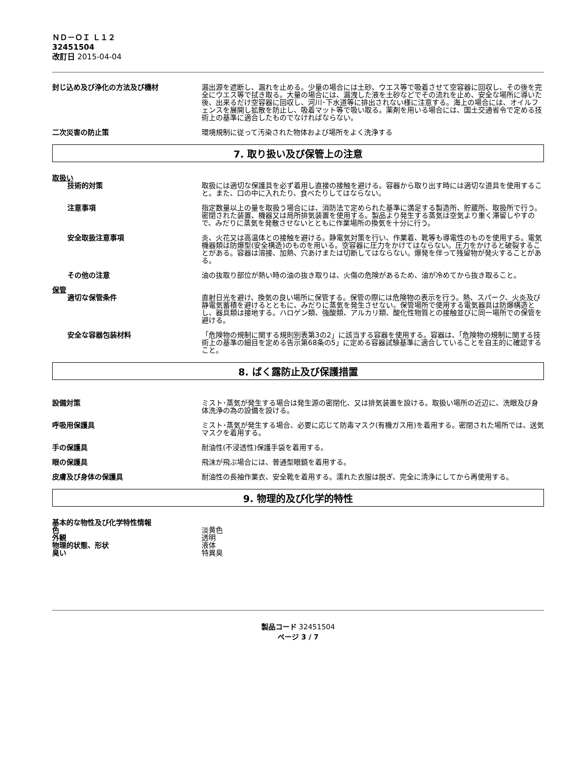ＮＤ－ＯＩ Ｌ１２
32451504
改訂日 2015-04-04
封じ込め及び浄化の方法及び機材 漏出源を遮断し、漏れを止める。少量の場合には土砂、ウエス等で吸着させて空容器に回収し、その後を完全にウエス等で拭き取る。大量の場合には、漏洩した液を土砂などでその流れを止め、安全な場所に導いた後、出来るだけ空容器に回収し、河川･下水道等に排出されない様に注意する。海上の場合には、オイルフェンスを展開し拡散を防止し、吸着マット等で吸い取る。薬剤を用いる場合には、国土交通省令で定める技術上の基準に適合したものでなければならない。
二次災害の防止策 環境規制に従って汚染された物体および場所をよく洗浄する
7. 取り扱い及び保管上の注意
取扱い
技術的対策 取扱には適切な保護具を必ず着用し直接の接触を避ける。容器から取り出す時には適切な道具を使用すること。また、口の中に入れたり、食べたりしてはならない。
注意事項 指定数量以上の量を取扱う場合には、消防法で定められた基準に満足する製造所、貯蔵所、取扱所で行う。密閉された装置、機器又は局所排気装置を使用する。製品より発生する蒸気は空気より重く滞留しやすので、みだりに蒸気を発散させないとともに作業場所の換気を十分に行う。
安全取扱注意事項 炎、火花又は高温体との接触を避ける。静電気対策を行い、作業着、靴等も導電性のものを使用する。電気機器類は防爆型(安全構造)のものを用いる。空容器に圧力をかけてはならない。圧力をかけると破裂することがある。容器は溶接、加熱、穴あけまたは切断してはならない。爆発を伴って残留物が発火することがある。
その他の注意 油の抜取り部位が熱い時の油の抜き取りは、火傷の危険があるため、油が冷めてから抜き取ること。
保管
適切な保管条件 直射日光を避け、換気の良い場所に保管する。保管の際には危険物の表示を行う。熱、スパーク、火炎及び静電気蓄積を避けるとともに、みだりに蒸気を発生させない。保管場所で使用する電気器具は防爆構造とし、器具類は接地する。ハロゲン類、強酸類、アルカリ類、酸化性物質との接触並びに同一場所での保管を避ける。
安全な容器包装材料 「危険物の規制に関する規則別表第3の2」に該当する容器を使用する。容器は、「危険物の規制に関する技術上の基準の細目を定める告示第68条の5」に定める容器試験基準に適合していることを自主的に確認すること。
8. ばく露防止及び保護措置
設備対策 ミスト･蒸気が発生する場合は発生源の密閉化、又は排気装置を設ける。取扱い場所の近辺に、洗眼及び身体洗浄の為の設備を設ける。
呼吸用保護具 ミスト･蒸気が発生する場合、必要に応じて防毒マスク(有機ガス用)を着用する。密閉された場所では、送気マスクを着用する。
手の保護具 耐油性(不浸透性)保護手袋を着用する。
眼の保護具 飛沫が飛ぶ場合には、普通型眼鏡を着用する。
皮膚及び身体の保護具 耐油性の長袖作業衣、安全靴を着用する。濡れた衣服は脱ぎ、完全に清浄にしてから再使用する。
9. 物理的及び化学的特性
基本的な物性及び化学特性情報
色 淡黄色
外観 透明
物理的状態、形状 液体
臭い 特異臭
製品コード 32451504
ページ 3 / 7